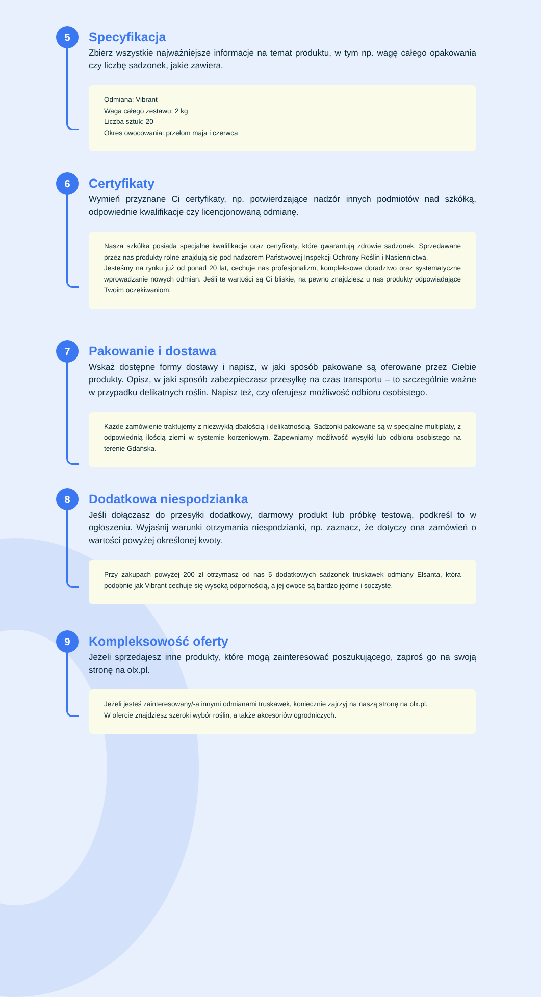5
Specyfikacja
Zbierz wszystkie najważniejsze informacje na temat produktu, w tym np. wagę całego opakowania czy liczbę sadzonek, jakie zawiera.
Odmiana: Vibrant
Waga całego zestawu: 2 kg
Liczba sztuk: 20
Okres owocowania: przełom maja i czerwca
6
Certyfikaty
Wymień przyznane Ci certyfikaty, np. potwierdzające nadzór innych podmiotów nad szkółką, odpowiednie kwalifikacje czy licencjonowaną odmianę.
Nasza szkółka posiada specjalne kwalifikacje oraz certyfikaty, które gwarantują zdrowie sadzonek. Sprzedawane przez nas produkty rolne znajdują się pod nadzorem Państwowej Inspekcji Ochrony Roślin i Nasiennictwa.
Jesteśmy na rynku już od ponad 20 lat, cechuje nas profesjonalizm, kompleksowe doradztwo oraz systematyczne wprowadzanie nowych odmian. Jeśli te wartości są Ci bliskie, na pewno znajdziesz u nas produkty odpowiadające Twoim oczekiwaniom.
7
Pakowanie i dostawa
Wskaż dostępne formy dostawy i napisz, w jaki sposób pakowane są oferowane przez Ciebie produkty. Opisz, w jaki sposób zabezpieczasz przesyłkę na czas transportu – to szczególnie ważne w przypadku delikatnych roślin. Napisz też, czy oferujesz możliwość odbioru osobistego.
Każde zamówienie traktujemy z niezwykłą dbałością i delikatnością. Sadzonki pakowane są w specjalne multiplaty, z odpowiednią ilością ziemi w systemie korzeniowym. Zapewniamy możliwość wysyłki lub odbioru osobistego na terenie Gdańska.
8
Dodatkowa niespodzianka
Jeśli dołączasz do przesyłki dodatkowy, darmowy produkt lub próbkę testową, podkreśl to w ogłoszeniu. Wyjaśnij warunki otrzymania niespodzianki, np. zaznacz, że dotyczy ona zamówień o wartości powyżej określonej kwoty.
Przy zakupach powyżej 200 zł otrzymasz od nas 5 dodatkowych sadzonek truskawek odmiany Elsanta, która podobnie jak Vibrant cechuje się wysoką odpornością, a jej owoce są bardzo jędrne i soczyste.
9
Kompleksowość oferty
Jeżeli sprzedajesz inne produkty, które mogą zainteresować poszukującego, zaproś go na swoją stronę na olx.pl.
Jeżeli jesteś zainteresowany/-a innymi odmianami truskawek, koniecznie zajrzyj na naszą stronę na olx.pl.
W ofercie znajdziesz szeroki wybór roślin, a także akcesoriów ogrodniczych.